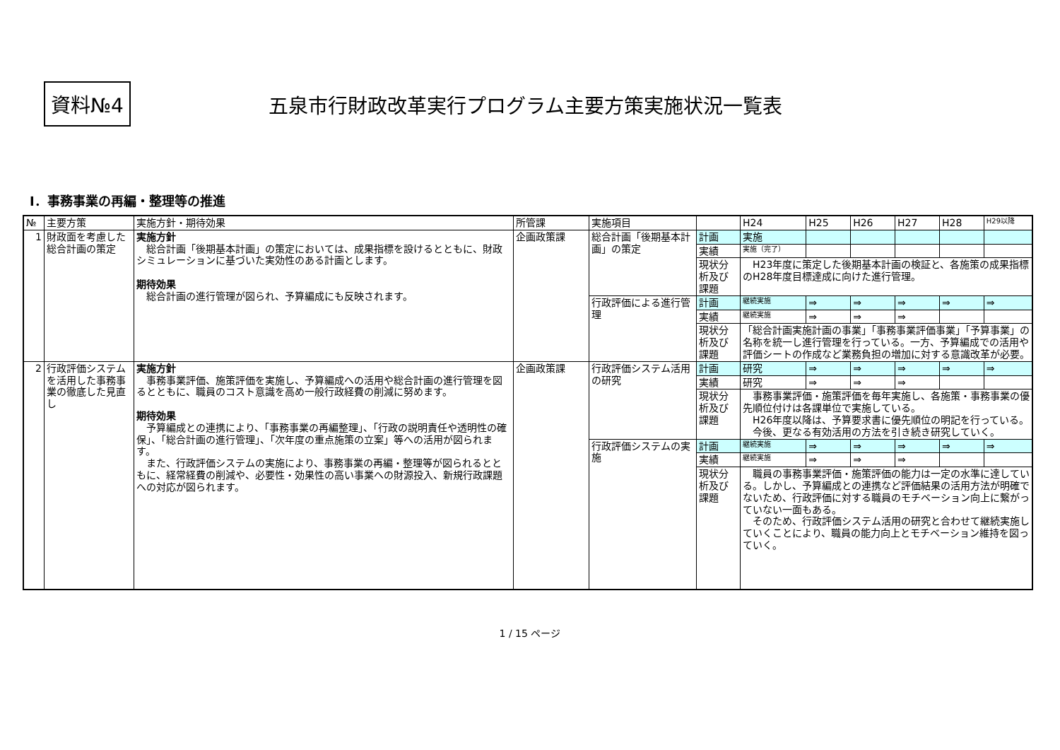資料№4
五泉市行財政改革実行プログラム主要方策実施状況一覧表
Ⅰ．事務事業の再編・整理等の推進
| № | 主要方策 | 実施方針・期待効果 | 所管課 | 実施項目 | | H24 | H25 | H26 | H27 | H28 | H29以降 |
| --- | --- | --- | --- | --- | --- | --- | --- | --- | --- | --- | --- |
| 1 | 財政面を考慮した総合計画の策定 | 実施方針 総合計画「後期基本計画」の策定においては、成果指標を設けるとともに、財政シミュレーションに基づいた実効性のある計画とします。 期待効果 総合計画の進行管理が図られ、予算編成にも反映されます。 | 企画政策課 | 総合計画「後期基本計画」の策定 | 計画 | 実施 | | | | | |
| | | | | | 実績 | 実施（完了） | | | | | |
| | | | | | 現状分析及び課題 | H23年度に策定した後期基本計画の検証と、各施策の成果指標のH28年度目標達成に向けた進行管理。 | | | | | |
| | | | | 行政評価による進行管理 | 計画 | 継続実施 | ⇒ | ⇒ | ⇒ | ⇒ | ⇒ |
| | | | | | 実績 | 継続実施 | ⇒ | ⇒ | ⇒ | | |
| | | | | | 現状分析及び課題 | 「総合計画実施計画の事業」「事務事業評価事業」「予算事業」の名称を統一し進行管理を行っている。一方、予算編成での活用や評価シートの作成など業務負担の増加に対する意識改革が必要。 | | | | | |
| 2 | 行政評価システムを活用した事務事業の徹底した見直し | 実施方針 事務事業評価、施策評価を実施し、予算編成への活用や総合計画の進行管理を図るとともに、職員のコスト意識を高め一般行政経費の削減に努めます。 期待効果 予算編成との連携により、「事務事業の再編整理」、「行政の説明責任や透明性の確保」、「総合計画の進行管理」、「次年度の重点施策の立案」等への活用が図られます。 また、行政評価システムの実施により、事務事業の再編・整理等が図られるとともに、経常経費の削減や、必要性・効果性の高い事業への財源投入、新規行政課題への対応が図られます。 | 企画政策課 | 行政評価システム活用の研究 | 計画 | 研究 | ⇒ | ⇒ | ⇒ | ⇒ | ⇒ |
| | | | | | 実績 | 研究 | ⇒ | ⇒ | ⇒ | | |
| | | | | | 現状分析及び課題 | 事務事業評価・施策評価を毎年実施し、各施策・事務事業の優先順位付けは各課単位で実施している。 H26年度以降は、予算要求書に優先順位の明記を行っている。 今後、更なる有効活用の方法を引き続き研究していく。 | | | | | |
| | | | | 行政評価システムの実施 | 計画 | 継続実施 | ⇒ | ⇒ | ⇒ | ⇒ | ⇒ |
| | | | | | 実績 | 継続実施 | ⇒ | ⇒ | ⇒ | | |
| | | | | | 現状分析及び課題 | 職員の事務事業評価・施策評価の能力は一定の水準に達している。しかし、予算編成との連携など評価結果の活用方法が明確でないため、行政評価に対する職員のモチベーション向上に繋がっていない一面もある。 そのため、行政評価システム活用の研究と合わせて継続実施していくことにより、職員の能力向上とモチベーション維持を図っていく。 | | | | | |
1 / 15 ページ